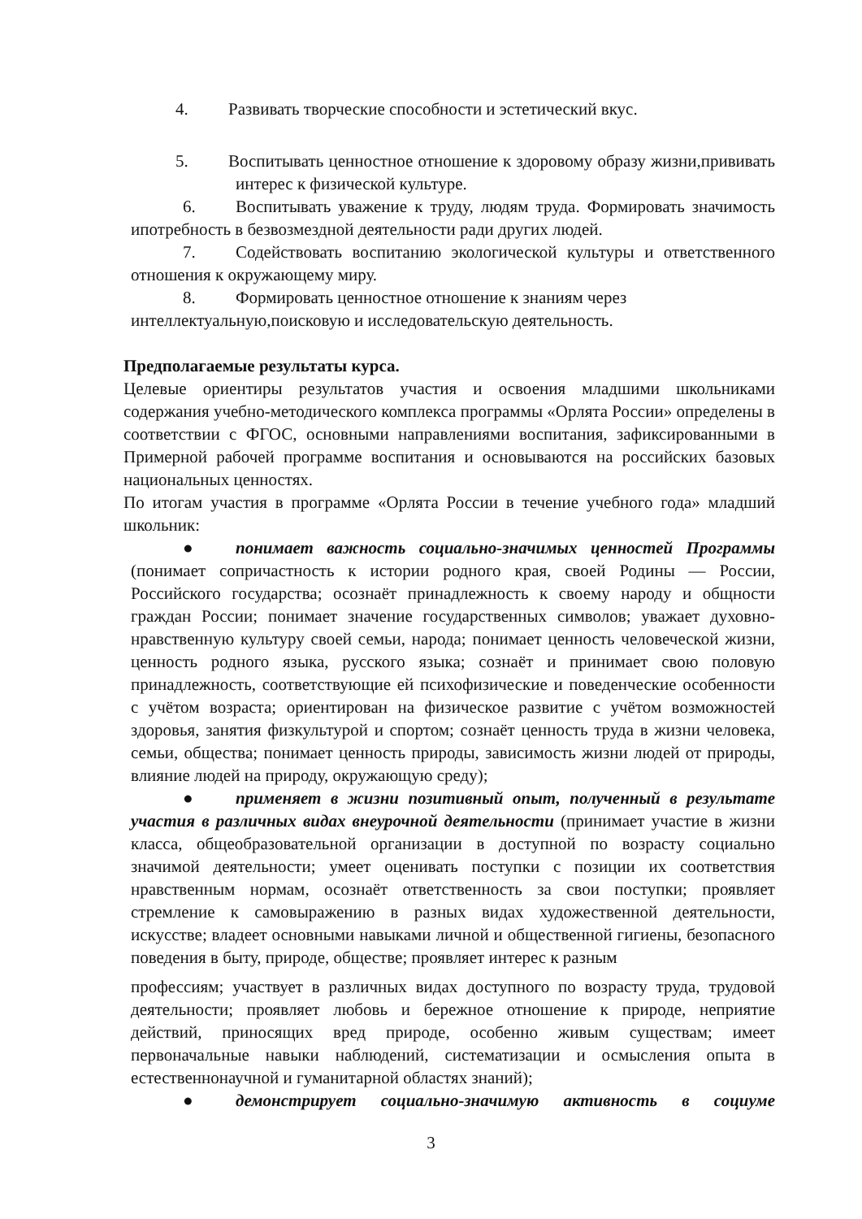4. Развивать творческие способности и эстетический вкус.
5. Воспитывать ценностное отношение к здоровому образу жизни,прививать интерес к физической культуре.
6. Воспитывать уважение к труду, людям труда. Формировать значимость ипотребность в безвозмездной деятельности ради других людей.
7. Содействовать воспитанию экологической культуры и ответственного отношения к окружающему миру.
8. Формировать ценностное отношение к знаниям через интеллектуальную,поисковую и исследовательскую деятельность.
Предполагаемые результаты курса.
Целевые ориентиры результатов участия и освоения младшими школьниками содержания учебно-методического комплекса программы «Орлята России» определены в соответствии с ФГОС, основными направлениями воспитания, зафиксированными в Примерной рабочей программе воспитания и основываются на российских базовых национальных ценностях.
По итогам участия в программе «Орлята России в течение учебного года» младший школьник:
● понимает важность социально-значимых ценностей Программы (понимает сопричастность к истории родного края, своей Родины — России, Российского государства; осознаёт принадлежность к своему народу и общности граждан России; понимает значение государственных символов; уважает духовно-нравственную культуру своей семьи, народа; понимает ценность человеческой жизни, ценность родного языка, русского языка; сознаёт и принимает свою половую принадлежность, соответствующие ей психофизические и поведенческие особенности с учётом возраста; ориентирован на физическое развитие с учётом возможностей здоровья, занятия физкультурой и спортом; сознаёт ценность труда в жизни человека, семьи, общества; понимает ценность природы, зависимость жизни людей от природы, влияние людей на природу, окружающую среду);
● применяет в жизни позитивный опыт, полученный в результате участия в различных видах внеурочной деятельности (принимает участие в жизни класса, общеобразовательной организации в доступной по возрасту социально значимой деятельности; умеет оценивать поступки с позиции их соответствия нравственным нормам, осознаёт ответственность за свои поступки; проявляет стремление к самовыражению в разных видах художественной деятельности, искусстве; владеет основными навыками личной и общественной гигиены, безопасного поведения в быту, природе, обществе; проявляет интерес к разным
профессиям; участвует в различных видах доступного по возрасту труда, трудовой деятельности; проявляет любовь и бережное отношение к природе, неприятие действий, приносящих вред природе, особенно живым существам; имеет первоначальные навыки наблюдений, систематизации и осмысления опыта в естественнонаучной и гуманитарной областях знаний);
● демонстрирует социально-значимую активность в социуме
3